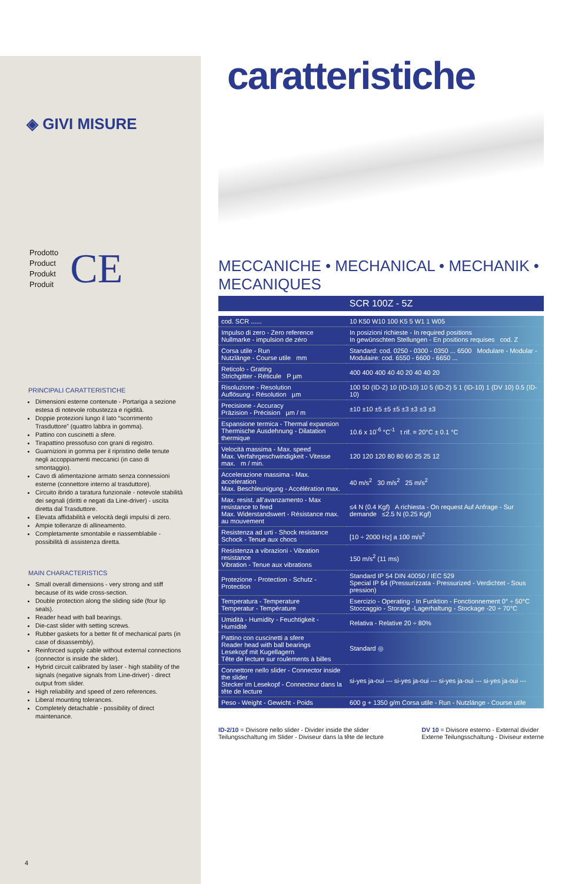◈ GIVI MISURE
Prodotto
Product
Produkt
Produit
CE
PRINCIPALI CARATTERISTICHE
Dimensioni esterne contenute - Portariga a sezione estesa di notevole robustezza e rigidità.
Doppie protezioni lungo il lato “scorrimento Trasduttore” (quattro labbra in gomma).
Pattino con cuscinetti a sfere.
Tirapattino pressofuso con grani di registro.
Guarnizioni in gomma per il ripristino delle tenute negli accoppiamenti meccanici (in caso di smontaggio).
Cavo di alimentazione armato senza connessioni esterne (connettore interno al trasduttore).
Circuito ibrido a taratura funzionale - notevole stabilità dei segnali (diritti e negati da Line-driver) - uscita diretta dal Trasduttore.
Elevata affidabilità e velocità degli impulsi di zero.
Ampie tolleranze di allineamento.
Completamente smontabile e riassemblabile - possibilità di assistenza diretta.
MAIN CHARACTERISTICS
Small overall dimensions - very strong and stiff because of its wide cross-section.
Double protection along the sliding side (four lip seals).
Reader head with ball bearings.
Die-cast slider with setting screws.
Rubber gaskets for a better fit of mechanical parts (in case of disassembly).
Reinforced supply cable without external connections (connector is inside the slider).
Hybrid circuit calibrated by laser - high stability of the signals (negative signals from Line-driver) - direct output from slider.
High reliability and speed of zero references.
Liberal mounting tolerances.
Completely detachable - possibility of direct maintenance.
4
caratteristiche
MECCANICHE • MECHANICAL • MECHANIK • MECANIQUES
SCR 100Z - 5Z
| cod. SCR ...... | 10 K50 W10 100 K5 5 W1 1 W05 |
| Impulso di zero - Zero reference Nullmarke - impulsion de zéro | In posizioni richieste - In required positions In gewünschten Stellungen - En positions requises cod. Z |
| Corsa utile - Run Nutzlänge - Course utile mm | Standard: cod. 0250 - 0300 - 0350 ... 6500 Modulare - Modular - Modulaire: cod. 6550 - 6600 - 6650 ... |
| Reticolo - Grating Strichgitter - Réticule P µm | 400 400 400 40 40 20 40 40 20 |
| Risoluzione - Resolution Auflösung - Résolution µm | 100 50 (ID-2) 10 (ID-10) 10 5 (ID-2) 5 1 (ID-10) 1 (DV 10) 0.5 (ID-10) |
| Precisione - Accuracy Präzision - Précision µm / m | ±10 ±10 ±5 ±5 ±5 ±3 ±3 ±3 ±3 |
| Espansione termica - Thermal expansion Thermische Ausdehnung - Dilatation thermique | 10.6 x 10<sup>-6</sup> °C<sup>-1</sup> t rif. = 20°C ± 0.1 °C |
| Velocità massima - Max. speed Max. Verfahrgeschwindigkeit - Vitesse max. m / min. | 120 120 120 80 80 60 25 25 12 |
| Accelerazione massima - Max. acceleration Max. Beschleunigung - Accélération max. | 40 m/s<sup>2</sup> 30 m/s<sup>2</sup> 25 m/s<sup>2</sup> |
| Max. resist. all’avanzamento - Max resistance to feed Max. Widerstandswert - Résistance max. au mouvement | ≤4 N (0.4 Kgf) A richiesta - On request Auf Anfrage - Sur demande ≤2.5 N (0.25 Kgf) |
| Resistenza ad urti - Shock resistance Schock - Tenue aux chocs | [10 ÷ 2000 Hz] a 100 m/s<sup>2</sup> |
| Resistenza a vibrazioni - Vibration resistance Vibration - Tenue aux vibrations | 150 m/s<sup>2</sup> (11 ms) |
| Protezione - Protection - Schutz - Protection | Standard IP 54 DIN 40050 / IEC 529 Special IP 64 (Pressurizzata - Pressurized - Verdichtet - Sous pression) |
| Temperatura - Temperature Temperatur - Température | Esercizio - Operating - In Funktion - Fonctionnement 0° ÷ 50°C Stoccaggio - Storage -Lagerhaltung - Stockage -20 ÷ 70°C |
| Umidità - Humidity - Feuchtigkeit - Humidité | Relativa - Relative 20 ÷ 80% |
| Pattino con cuscinetti a sfere Reader head with ball bearings Lesekopf mit Kugellagern Tête de lecture sur roulements à billes | Standard ◎ |
| Connettore nello slider - Connector inside the slider Stecker im Lesekopf - Connecteur dans la tête de lecture | si-yes ja-oui --- si-yes ja-oui --- si-yes ja-oui --- si-yes ja-oui --- |
| Peso - Weight - Gewicht - Poids | 600 g + 1350 g/m Corsa utile - Run - Nutzlänge - Course utile |
ID-2/10 = Divisore nello slider - Divider inside the slider
Teilungsschaltung im Slider - Diviseur dans la tête de lecture
DV 10 = Divisore esterno - External divider
Externe Teilungsschaltung - Diviseur externe